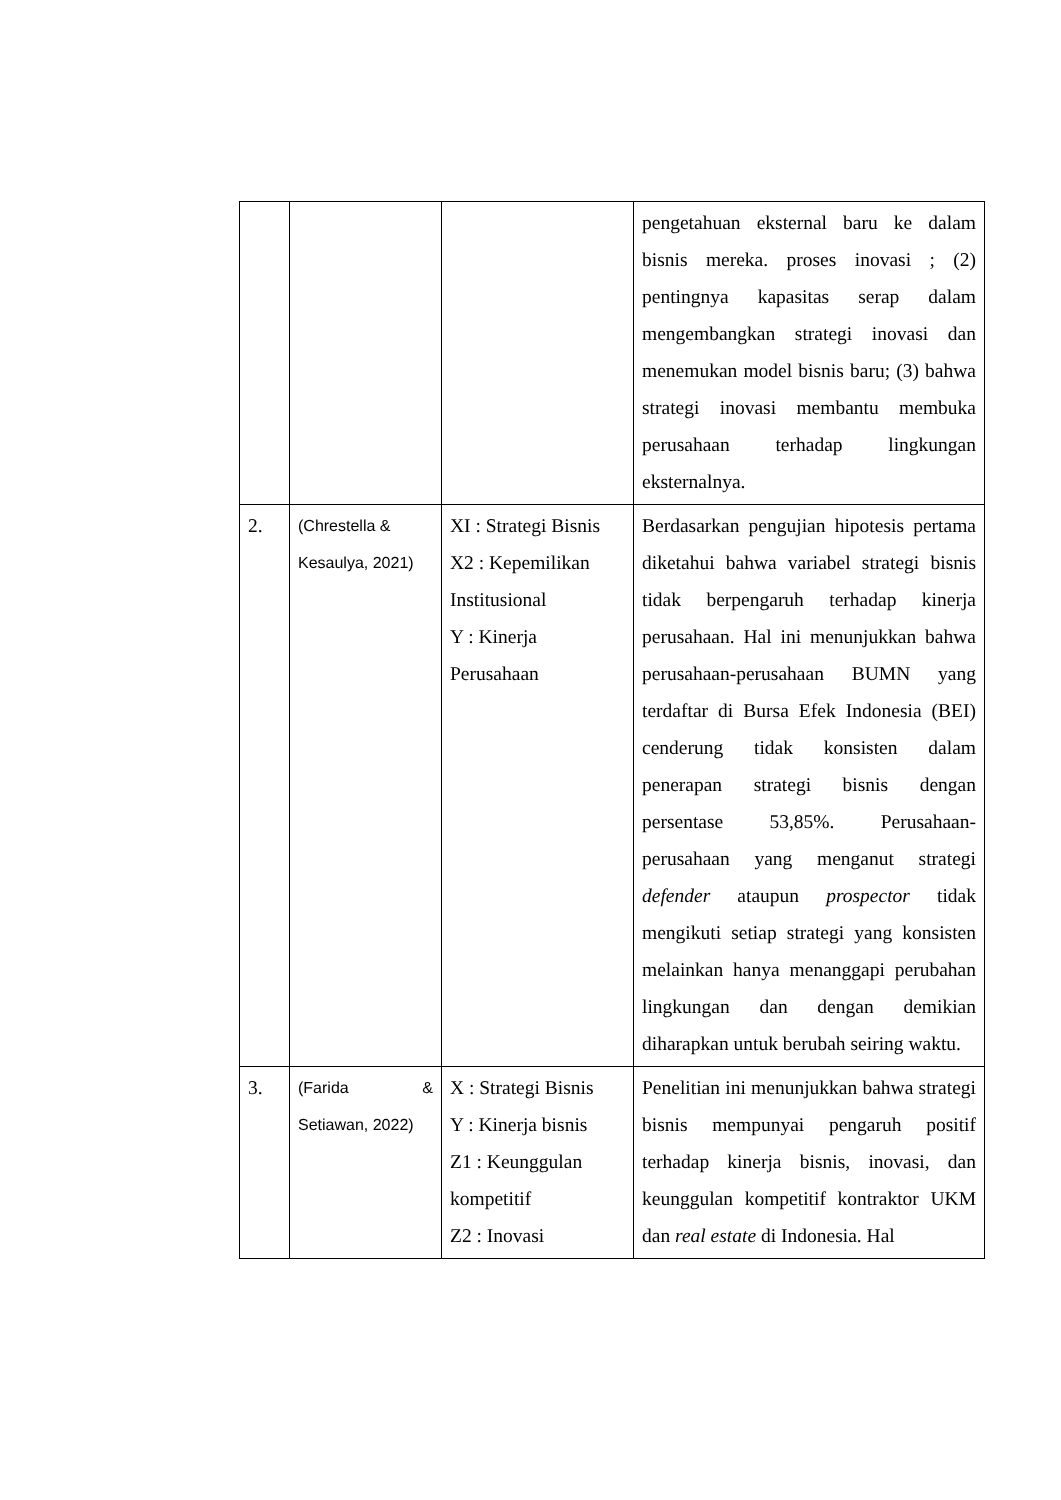| | | | pengetahuan eksternal baru ke dalam bisnis mereka. proses inovasi ; (2) pentingnya kapasitas serap dalam mengembangkan strategi inovasi dan menemukan model bisnis baru; (3) bahwa strategi inovasi membantu membuka perusahaan terhadap lingkungan eksternalnya. |
| 2. | (Chrestella & Kesaulya, 2021) | XI : Strategi Bisnis X2 : Kepemilikan Institusional Y : Kinerja Perusahaan | Berdasarkan pengujian hipotesis pertama diketahui bahwa variabel strategi bisnis tidak berpengaruh terhadap kinerja perusahaan. Hal ini menunjukkan bahwa perusahaan-perusahaan BUMN yang terdaftar di Bursa Efek Indonesia (BEI) cenderung tidak konsisten dalam penerapan strategi bisnis dengan persentase 53,85%. Perusahaan-perusahaan yang menganut strategi defender ataupun prospector tidak mengikuti setiap strategi yang konsisten melainkan hanya menanggapi perubahan lingkungan dan dengan demikian diharapkan untuk berubah seiring waktu. |
| 3. | (Farida & Setiawan, 2022) | X : Strategi Bisnis Y : Kinerja bisnis Z1 : Keunggulan kompetitif Z2 : Inovasi | Penelitian ini menunjukkan bahwa strategi bisnis mempunyai pengaruh positif terhadap kinerja bisnis, inovasi, dan keunggulan kompetitif kontraktor UKM dan real estate di Indonesia. Hal |